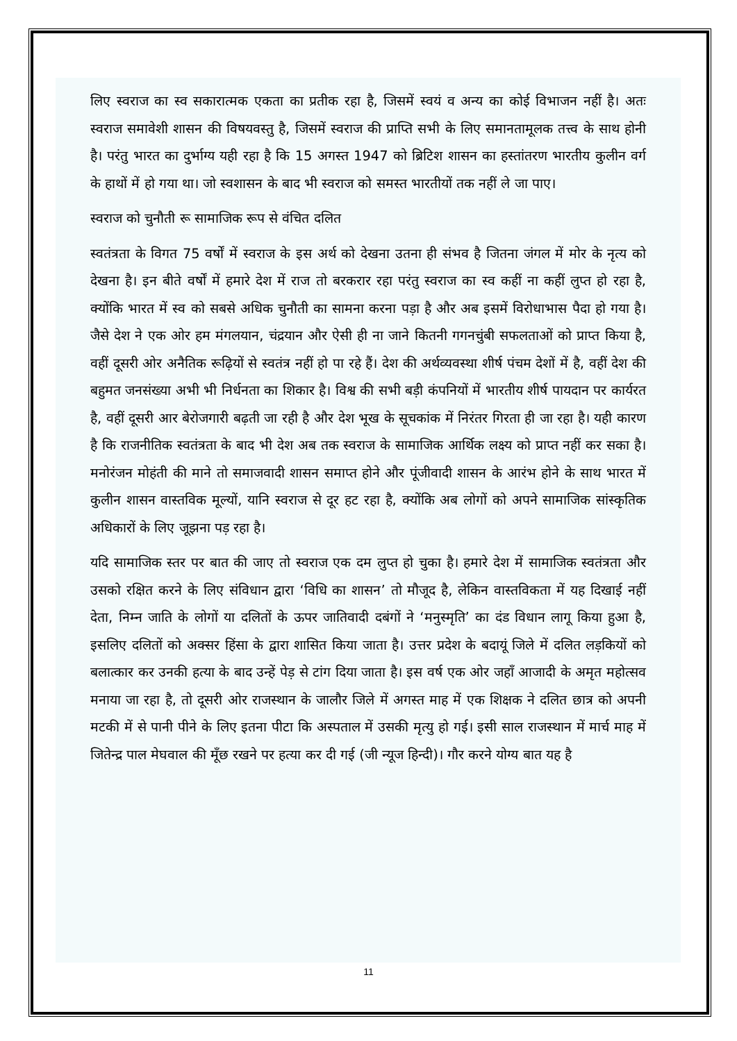लिए स्वराज का स्व सकारात्मक एकता का प्रतीक रहा है, जिसमें स्वयं व अन्य का कोई विभाजन नहीं है। अतः स्वराज समावेशी शासन की विषयवस्तु है, जिसमें स्वराज की प्राप्ति सभी के लिए समानतामूलक तत्त्व के साथ होनी है। परंतु भारत का दुर्भाग्य यही रहा है कि 15 अगस्त 1947 को ब्रिटिश शासन का हस्तांतरण भारतीय कुलीन वर्ग के हाथों में हो गया था। जो स्वशासन के बाद भी स्वराज को समस्त भारतीयों तक नहीं ले जा पाए।
स्वराज को चुनौती रू सामाजिक रूप से वंचित दलित
स्वतंत्रता के विगत 75 वर्षों में स्वराज के इस अर्थ को देखना उतना ही संभव है जितना जंगल में मोर के नृत्य को देखना है। इन बीते वर्षों में हमारे देश में राज तो बरकरार रहा परंतु स्वराज का स्व कहीं ना कहीं लुप्त हो रहा है, क्योंकि भारत में स्व को सबसे अधिक चुनौती का सामना करना पड़ा है और अब इसमें विरोधाभास पैदा हो गया है। जैसे देश ने एक ओर हम मंगलयान, चंद्रयान और ऐसी ही ना जाने कितनी गगनचुंबी सफलताओं को प्राप्त किया है, वहीं दूसरी ओर अनैतिक रूढ़ियों से स्वतंत्र नहीं हो पा रहे हैं। देश की अर्थव्यवस्था शीर्ष पंचम देशों में है, वहीं देश की बहुमत जनसंख्या अभी भी निर्धनता का शिकार है। विश्व की सभी बड़ी कंपनियों में भारतीय शीर्ष पायदान पर कार्यरत है, वहीं दूसरी आर बेरोजगारी बढ़ती जा रही है और देश भूख के सूचकांक में निरंतर गिरता ही जा रहा है। यही कारण है कि राजनीतिक स्वतंत्रता के बाद भी देश अब तक स्वराज के सामाजिक आर्थिक लक्ष्य को प्राप्त नहीं कर सका है। मनोरंजन मोहंती की माने तो समाजवादी शासन समाप्त होने और पूंजीवादी शासन के आरंभ होने के साथ भारत में कुलीन शासन वास्तविक मूल्यों, यानि स्वराज से दूर हट रहा है, क्योंकि अब लोगों को अपने सामाजिक सांस्कृतिक अधिकारों के लिए जूझना पड़ रहा है।
यदि सामाजिक स्तर पर बात की जाए तो स्वराज एक दम लुप्त हो चुका है। हमारे देश में सामाजिक स्वतंत्रता और उसको रक्षित करने के लिए संविधान द्वारा ‘विधि का शासन’ तो मौजूद है, लेकिन वास्तविकता में यह दिखाई नहीं देता, निम्न जाति के लोगों या दलितों के ऊपर जातिवादी दबंगों ने ‘मनुस्मृति’ का दंड विधान लागू किया हुआ है, इसलिए दलितों को अक्सर हिंसा के द्वारा शासित किया जाता है। उत्तर प्रदेश के बदायूं जिले में दलित लड़कियों को बलात्कार कर उनकी हत्या के बाद उन्हें पेड़ से टांग दिया जाता है। इस वर्ष एक ओर जहाँ आजादी के अमृत महोत्सव मनाया जा रहा है, तो दूसरी ओर राजस्थान के जालौर जिले में अगस्त माह में एक शिक्षक ने दलित छात्र को अपनी मटकी में से पानी पीने के लिए इतना पीटा कि अस्पताल में उसकी मृत्यु हो गई। इसी साल राजस्थान में मार्च माह में जितेन्द्र पाल मेघवाल की मूँछ रखने पर हत्या कर दी गई (जी न्यूज हिन्दी)। गौर करने योग्य बात यह है
11